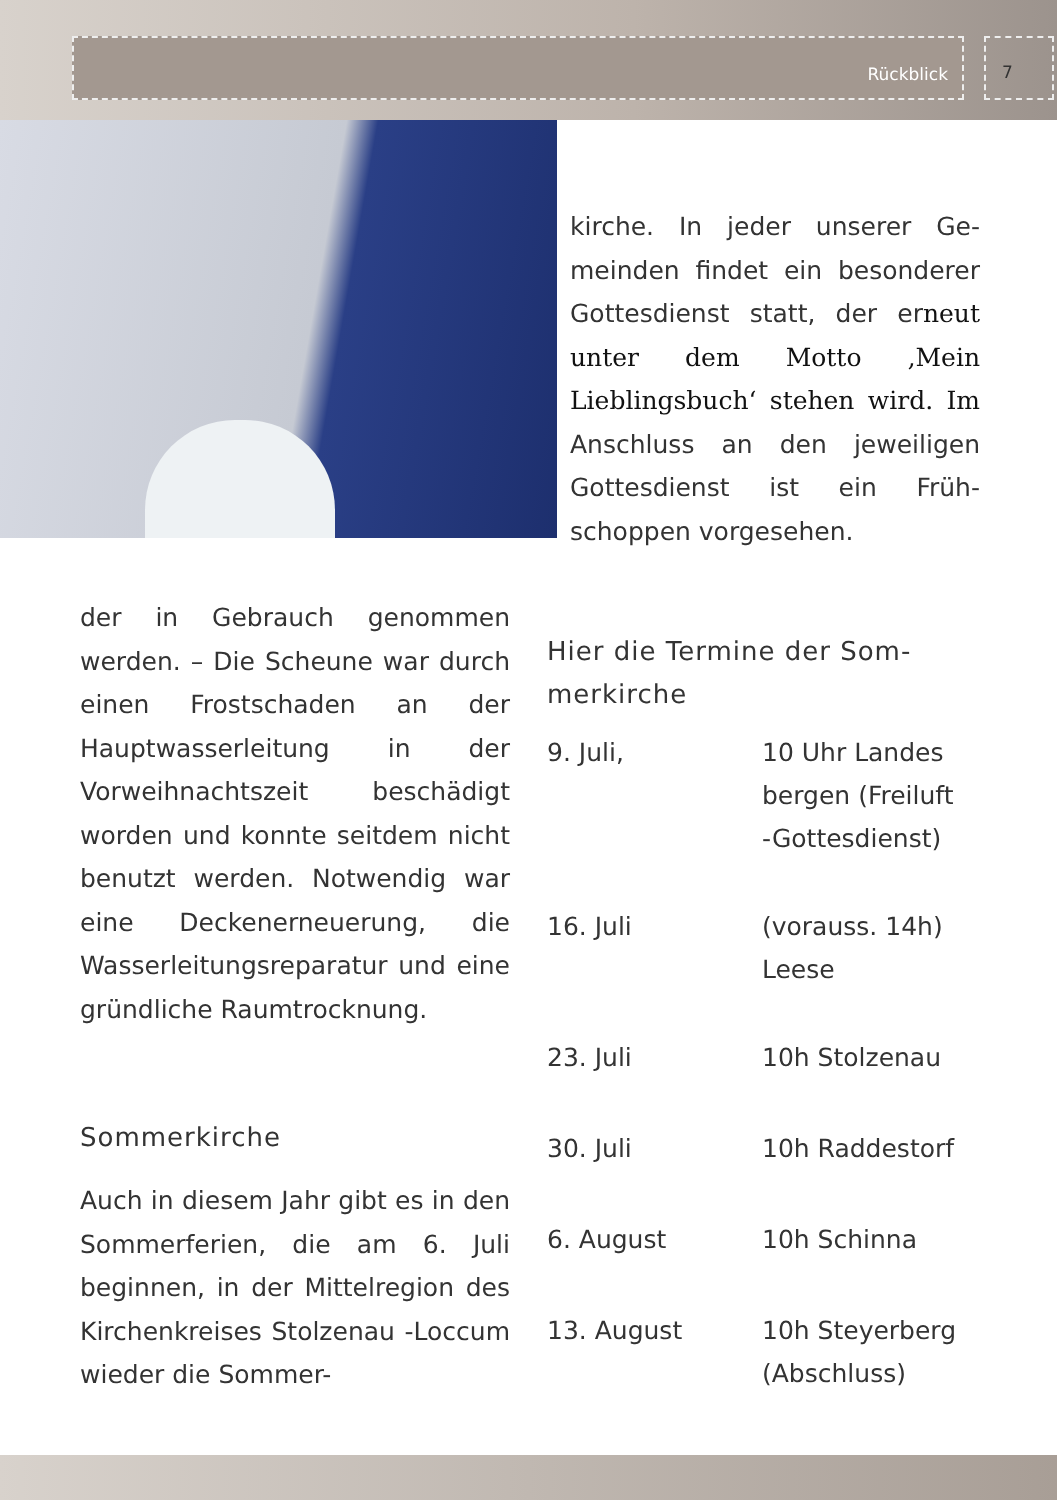Rückblick 7
kirche. In jeder unserer Ge­meinden findet ein besonde­rer Gottesdienst statt, der erneut unter dem Motto ‚Mein Lieblingsbuch‘ stehen wird. Im Anschluss an den jeweiligen Gottesdienst ist ein Früh­schoppen vorgesehen.
der in Gebrauch genommen werden. – Die Scheune war durch einen Frostschaden an der Hauptwasserleitung in der Vorweihnachtszeit beschädigt worden und konnte seitdem nicht benutzt werden. Notwen­dig war eine Deckenerneue­rung, die Wasserleitungsrepara­tur und eine gründliche Raum­trocknung.
Sommerkirche
Auch in diesem Jahr gibt es in den Sommerferien, die am 6. Juli beginnen, in der Mittelregi­on des Kirchenkreises Stolzenau -Loccum wieder die Sommer-
Hier die Termine der Som­merkirche
9. Juli, 10 Uhr Landes
bergen (Freiluft
-Gottesdienst)
16. Juli (vorauss. 14h)
Leese
23. Juli 10h Stolzenau
30. Juli 10h Raddestorf
6. August 10h Schinna
13. August 10h Steyerberg
(Abschluss)